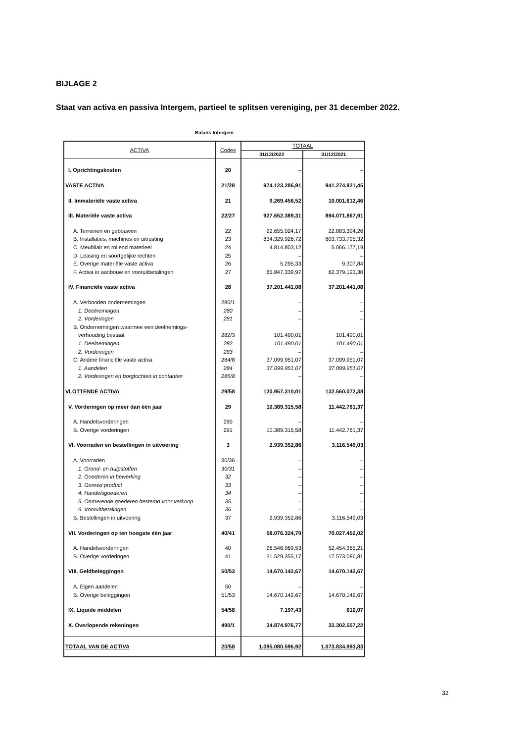BIJLAGE 2
Staat van activa en passiva Intergem, partieel te splitsen vereniging, per 31 december 2022.
Balans Intergem
| ACTIVA | Codes | TOTAAL | |
| --- | --- | --- | --- |
| | | 31/12/2022 | 31/12/2021 |
| I. Oprichtingskosten | 20 | – | – |
| VASTE ACTIVA | 21/28 | 974.123.286,91 | 941.274.921,45 |
| II. Immateriële vaste activa | 21 | 9.269.456,52 | 10.001.612,46 |
| III. Materiële vaste activa | 22/27 | 927.652.389,31 | 894.071.867,91 |
| A. Terreinen en gebouwen | 22 | 22.655.024,17 | 22.883.394,26 |
| B. Installaties, machines en uitrusting | 23 | 834.329.926,72 | 803.733.795,32 |
| C. Meubilair en rollend materieel | 24 | 4.814.803,12 | 5.066.177,19 |
| D. Leasing en soortgelijke rechten | 25 | – | – |
| E. Overige materiële vaste activa | 26 | 5.295,33 | 9.307,84 |
| F. Activa in aanbouw en vooruitbetalingen | 27 | 65.847.339,97 | 62.379.193,30 |
| IV. Financiële vaste activa | 28 | 37.201.441,08 | 37.201.441,08 |
| A. Verbonden ondernemingen | 280/1 | – | – |
| 1. Deelnemingen | 280 | – | – |
| 2. Vorderingen | 281 | – | – |
| B. Ondernemingen waarmee een deelnemings- | | | |
| verhouding bestaat | 282/3 | 101.490,01 | 101.490,01 |
| 1. Deelnemingen | 282 | 101.490,01 | 101.490,01 |
| 2. Vorderingen | 283 | – | – |
| C. Andere financiële vaste activa | 284/8 | 37.099.951,07 | 37.099.951,07 |
| 1. Aandelen | 284 | 37.099.951,07 | 37.099.951,07 |
| 2. Vorderingen en borgtochten in contanten | 285/8 | – | – |
| VLOTTENDE ACTIVA | 29/58 | 120.957.310,01 | 132.560.072,38 |
| V. Vorderingen op meer dan één jaar | 29 | 10.389.315,58 | 11.442.761,37 |
| A. Handelsvorderingen | 290 | – | – |
| B. Overige vorderingen | 291 | 10.389.315,58 | 11.442.761,37 |
| VI. Voorraden en bestellingen in uitvoering | 3 | 2.939.352,86 | 3.116.549,03 |
| A. Voorraden | 30/36 | – | – |
| 1. Grond- en hulpstoffen | 30/31 | – | – |
| 2. Goederen in bewerking | 32 | – | – |
| 3. Gereed product | 33 | – | – |
| 4. Handelsgoederen | 34 | – | – |
| 5. Onroerende goederen bestemd voor verkoop | 35 | – | – |
| 6. Vooruitbetalingen | 36 | – | – |
| B. Bestellingen in uitvoering | 37 | 2.939.352,86 | 3.116.549,03 |
| VII. Vorderingen op ten hoogste één jaar | 40/41 | 58.076.324,70 | 70.027.452,02 |
| A. Handelsvorderingen | 40 | 26.546.969,53 | 52.454.365,21 |
| B. Overige vorderingen | 41 | 31.529.355,17 | 17.573.086,81 |
| VIII. Geldbeleggingen | 50/53 | 14.670.142,67 | 14.670.142,67 |
| A. Eigen aandelen | 50 | – | – |
| B. Overige beleggingen | 51/53 | 14.670.142,67 | 14.670.142,67 |
| IX. Liquide middelen | 54/58 | 7.197,43 | 610,07 |
| X. Overlopende rekeningen | 490/1 | 34.874.976,77 | 33.302.557,22 |
| TOTAAL VAN DE ACTIVA | 20/58 | 1.095.080.596,92 | 1.073.834.993,83 |
32